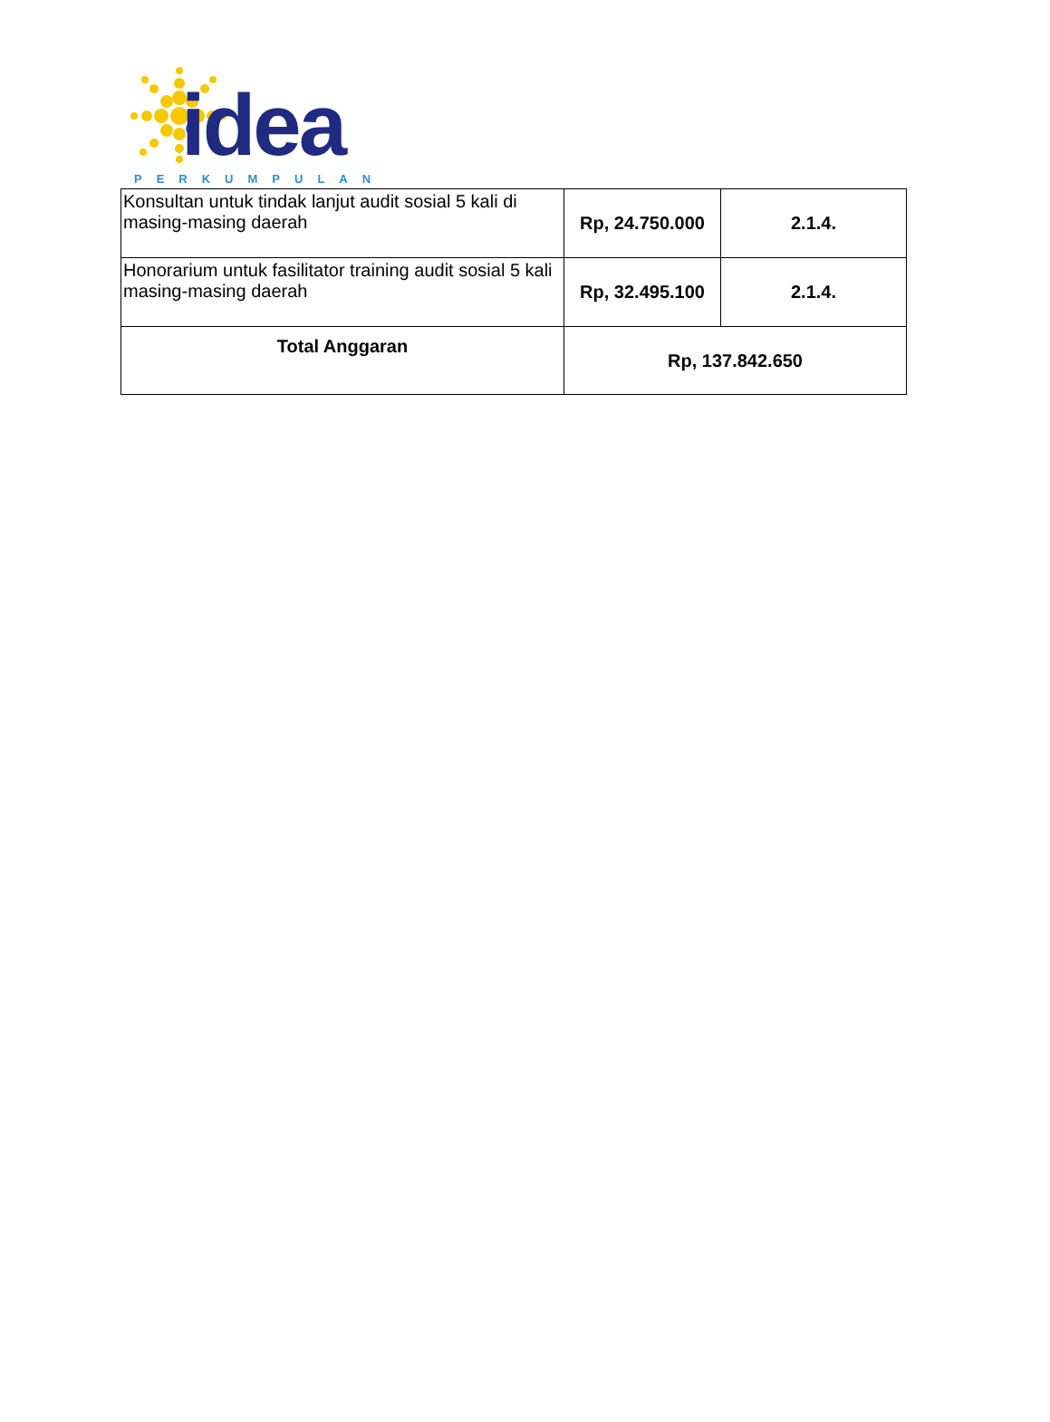idea
PERKUMPULAN
| Konsultan untuk tindak lanjut audit sosial 5 kali di masing-masing daerah | Rp, 24.750.000 | 2.1.4. |
| Honorarium untuk fasilitator training audit sosial 5 kali masing-masing daerah | Rp, 32.495.100 | 2.1.4. |
| Total Anggaran | Rp, 137.842.650 | |